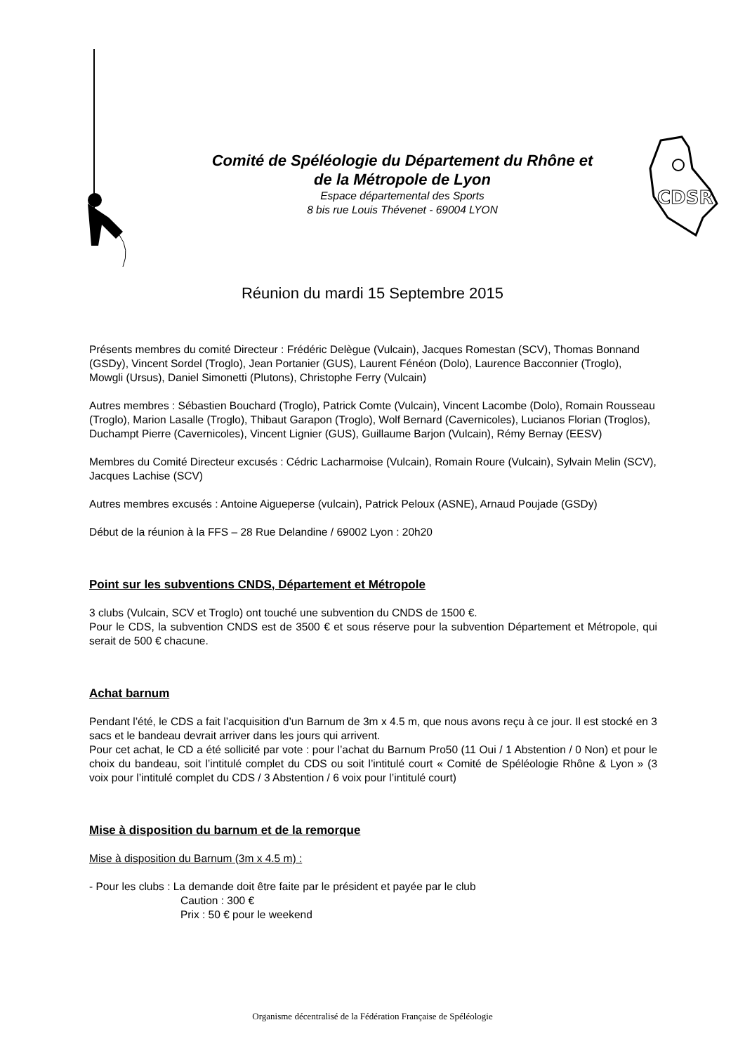Comité de Spéléologie du Département du Rhône et
de la Métropole de Lyon
Espace départemental des Sports
8 bis rue Louis Thévenet - 69004 LYON
CDSR
Réunion du mardi 15 Septembre 2015
Présents membres du comité Directeur : Frédéric Delègue (Vulcain), Jacques Romestan (SCV), Thomas Bonnand (GSDy), Vincent Sordel (Troglo), Jean Portanier (GUS), Laurent Fénéon (Dolo), Laurence Bacconnier (Troglo), Mowgli (Ursus), Daniel Simonetti (Plutons), Christophe Ferry (Vulcain)
Autres membres : Sébastien Bouchard (Troglo), Patrick Comte (Vulcain), Vincent Lacombe (Dolo), Romain Rousseau (Troglo), Marion Lasalle (Troglo), Thibaut Garapon (Troglo), Wolf Bernard (Cavernicoles), Lucianos Florian (Troglos), Duchampt Pierre (Cavernicoles), Vincent Lignier (GUS), Guillaume Barjon (Vulcain), Rémy Bernay (EESV)
Membres du Comité Directeur excusés : Cédric Lacharmoise (Vulcain), Romain Roure (Vulcain), Sylvain Melin (SCV), Jacques Lachise (SCV)
Autres membres excusés : Antoine Aigueperse (vulcain), Patrick Peloux (ASNE), Arnaud Poujade (GSDy)
Début de la réunion à la FFS – 28 Rue Delandine / 69002 Lyon : 20h20
Point sur les subventions CNDS, Département et Métropole
3 clubs (Vulcain, SCV et Troglo) ont touché une subvention du CNDS de 1500 €.
Pour le CDS, la subvention CNDS est de 3500 € et sous réserve pour la subvention Département et Métropole, qui serait de 500 € chacune.
Achat barnum
Pendant l’été, le CDS a fait l’acquisition d’un Barnum de 3m x 4.5 m, que nous avons reçu à ce jour. Il est stocké en 3 sacs et le bandeau devrait arriver dans les jours qui arrivent.
Pour cet achat, le CD a été sollicité par vote : pour l’achat du Barnum Pro50 (11 Oui / 1 Abstention / 0 Non) et pour le choix du bandeau, soit l’intitulé complet du CDS ou soit l’intitulé court « Comité de Spéléologie Rhône & Lyon » (3 voix pour l’intitulé complet du CDS / 3 Abstention / 6 voix pour l’intitulé court)
Mise à disposition du barnum et de la remorque
Mise à disposition du Barnum (3m x 4.5 m) :
- Pour les clubs : La demande doit être faite par le président et payée par le club
Caution : 300 €
Prix : 50 € pour le weekend
Organisme décentralisé de la Fédération Française de Spéléologie